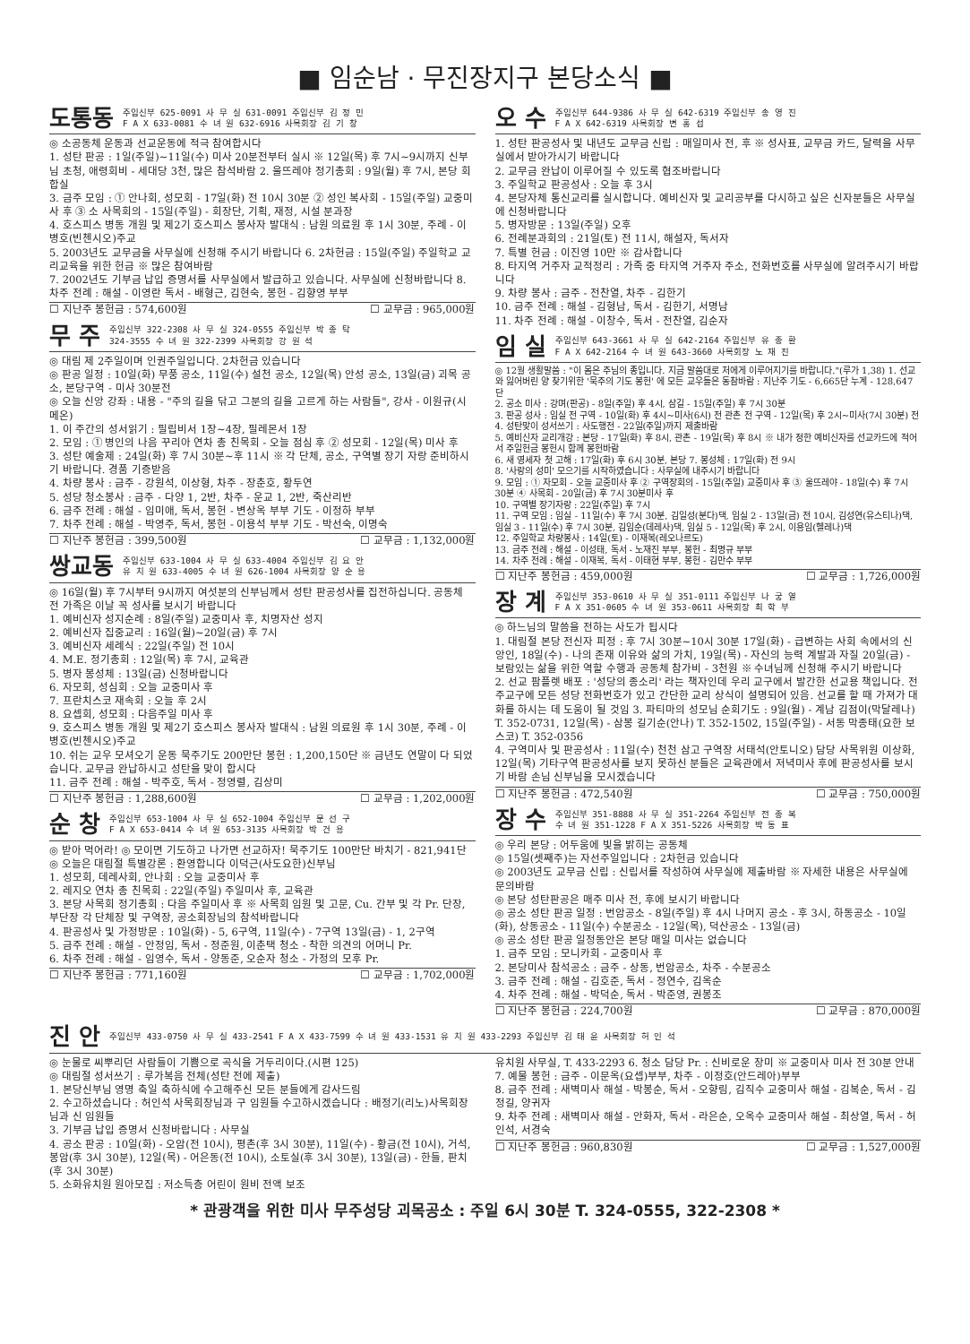■ 임순남 · 무진장지구 본당소식 ■
도통동 주임신부 625-0091 사 무 실 631-0091 주임신부 김 정 민
F A X 633-0081 수 녀 원 632-6916 사목회장 김 기 창
◎ 소공동체 운동과 선교운동에 적극 참여합시다
1. 성탄 판공 : 1일(주일)~11일(수) 미사 20분전부터 실시 ※ 12일(목) 후 7시~9시까지 신부님 초청, 애령회비 - 세대당 3천, 많은 참석바람 2. 울뜨레야 정기총회 : 9일(월) 후 7시, 본당 회합실
3. 금주 모임 : ① 안나회, 성모회 - 17일(화) 전 10시 30분 ② 성인 복사회 - 15일(주일) 교중미사 후 ③ 소 사목회의 - 15일(주일) - 회장단, 기획, 재정, 시설 분과장
4. 호스피스 병동 개원 및 제2기 호스피스 봉사자 발대식 : 남원 의료원 후 1시 30분, 주례 - 이병호(빈첸시오)주교
5. 2003년도 교무금을 사무실에 신청해 주시기 바랍니다 6. 2차헌금 : 15일(주일) 주일학교 교리교육을 위한 헌금 ※ 많은 참여바람
7. 2002년도 기부금 납입 증명서를 사무실에서 발급하고 있습니다. 사무실에 신청바랍니다 8. 차주 전례 : 해설 - 이영란 독서 - 배형근, 김현숙, 봉헌 - 김향영 부부
☐ 지난주 봉헌금 : 574,600원 ☐ 교무금 : 965,000원
무 주 주임신부 322-2308 사 무 실 324-0555 주임신부 박 종 탁
324-3555 수 녀 원 322-2399 사목회장 강 원 석
◎ 대림 제 2주일이며 인권주일입니다. 2차헌금 있습니다
◎ 판공 일정 : 10일(화) 무풍 공소, 11일(수) 설천 공소, 12일(목) 안성 공소, 13일(금) 괴목 공소, 본당구역 - 미사 30분전
◎ 오늘 신앙 강좌 : 내용 - "주의 길을 닦고 그분의 길을 고르게 하는 사람들", 강사 - 이원규(시메온)
1. 이 주간의 성서읽기 : 필립비서 1장~4장, 필레몬서 1장
2. 모임 : ① 병인의 나음 꾸리아 연차 총 친목회 - 오늘 점심 후 ② 성모회 - 12일(목) 미사 후
3. 성탄 예술제 : 24일(화) 후 7시 30분~후 11시 ※ 각 단체, 공소, 구역별 장기 자랑 준비하시기 바랍니다. 경품 기증받음
4. 차량 봉사 : 금주 - 강원석, 이상형, 차주 - 장춘호, 황두연
5. 성당 청소봉사 : 금주 - 다양 1, 2반, 차주 - 운교 1, 2반, 죽산리반
6. 금주 전례 : 해설 - 임미애, 독서, 봉헌 - 변상옥 부부 기도 - 이정하 부부
7. 차주 전례 : 해설 - 박영주, 독서, 봉헌 - 이용석 부부 기도 - 박선숙, 이명숙
☐ 지난주 봉헌금 : 399,500원 ☐ 교무금 : 1,132,000원
쌍교동 주임신부 633-1004 사 무 실 633-4004 주임신부 김 요 안
유 치 원 633-4005 수 녀 원 626-1004 사목회장 양 순 용
◎ 16일(월) 후 7시부터 9시까지 여섯분의 신부님께서 성탄 판공성사를 집전하십니다. 공동체 전 가족은 이날 꼭 성사를 보시기 바랍니다
1. 예비신자 성지순례 : 8일(주일) 교중미사 후, 치명자산 성지
2. 예비신자 집중교리 : 16일(월)~20일(금) 후 7시
3. 예비신자 세례식 : 22일(주일) 전 10시
4. M.E. 정기총회 : 12일(목) 후 7시, 교육관
5. 병자 봉성체 : 13일(금) 신청바랍니다
6. 자모회, 성심회 : 오늘 교중미사 후
7. 프란치스코 재속회 : 오늘 후 2시
8. 요셉회, 성모회 : 다음주일 미사 후
9. 호스피스 병동 개원 및 제2기 호스피스 봉사자 발대식 : 남원 의료원 후 1시 30분, 주례 - 이병호(빈첸시오)주교
10. 쉬는 교우 모셔오기 운동 묵주기도 200만단 봉헌 : 1,200,150단 ※ 금년도 연말이 다 되었습니다. 교무금 완납하시고 성탄을 맞이 합시다
11. 금주 전례 : 해설 - 박주호, 독서 - 정영렬, 김상미
☐ 지난주 봉헌금 : 1,288,600원 ☐ 교무금 : 1,202,000원
순 창 주임신부 653-1004 사 무 실 652-1004 주임신부 문 선 구
F A X 653-0414 수 녀 원 653-3135 사목회장 박 건 용
◎ 받아 먹어라! ◎ 모이면 기도하고 나가면 선교하자! 묵주기도 100만단 바치기 - 821,941단
◎ 오늘은 대림절 특별강론 : 환영합니다 이덕근(사도요한)신부님
1. 성모회, 데레사회, 안나회 : 오늘 교중미사 후
2. 레지오 연차 총 친목회 : 22일(주일) 주일미사 후, 교육관
3. 본당 사목회 정기총회 : 다음 주일미사 후 ※ 사목회 임원 및 고문, Cu. 간부 및 각 Pr. 단장, 부단장 각 단체장 및 구역장, 공소회장님의 참석바랍니다
4. 판공성사 및 가정방문 : 10일(화) - 5, 6구역, 11일(수) - 7구역 13일(금) - 1, 2구역
5. 금주 전례 : 해설 - 안정임, 독서 - 정준원, 이춘택 청소 - 착한 의견의 어머니 Pr.
6. 차주 전례 : 해설 - 임영수, 독서 - 양동준, 오순자 청소 - 가정의 모후 Pr.
☐ 지난주 봉헌금 : 771,160원 ☐ 교무금 : 1,702,000원
오 수 주임신부 644-9386 사 무 실 642-6319 주임신부 송 영 진
F A X 642-6319 사목회장 변 홍 섭
1. 성탄 판공성사 및 내년도 교무금 신립 : 매일미사 전, 후 ※ 성사표, 교무금 카드, 달력을 사무실에서 받아가시기 바랍니다
2. 교무금 완납이 이루어질 수 있도록 협조바랍니다
3. 주일학교 판공성사 : 오늘 후 3시
4. 본당자체 통신교리를 실시합니다. 예비신자 및 교리공부를 다시하고 싶은 신자분들은 사무실에 신청바랍니다
5. 병자방문 : 13일(주일) 오후
6. 전례분과회의 : 21일(토) 전 11시, 해설자, 독서자
7. 특별 헌금 : 이진영 10만 ※ 감사합니다
8. 타지역 거주자 교적정리 : 가족 중 타지역 거주자 주소, 전화번호를 사무실에 알려주시기 바랍니다
9. 차량 봉사 : 금주 - 전찬열, 차주 - 김한기
10. 금주 전례 : 해설 - 김형남, 독서 - 김한기, 서명남
11. 차주 전례 : 해설 - 이창수, 독서 - 전찬열, 김순자
임 실 주임신부 643-3661 사 무 실 642-2164 주임신부 유 종 환
F A X 642-2164 수 녀 원 643-3660 사목회장 노 재 진
◎ 12월 생활말씀 : "이 몸은 주님의 종입니다. 지금 말씀대로 저에게 이루어지기를 바랍니다."(루가 1,38) 1. 선교와 잃어버린 양 찾기위한 '묵주의 기도 봉헌' 에 모든 교우들은 동참바람 : 지난주 기도 - 6,665단 누계 - 128,647단
2. 공소 미사 : 강며(판공) - 8일(주일) 후 4시, 삼길 - 15일(주일) 후 7시 30분
3. 판공 성사 : 임실 전 구역 - 10일(화) 후 4시~미사(6시) 전 관촌 전 구역 - 12일(목) 후 2시~미사(7시 30분) 전
4. 성탄맞이 성서쓰기 : 사도행전 - 22일(주일)까지 제출바람
5. 예비신자 교리개강 : 본당 - 17일(화) 후 8시, 관촌 - 19일(목) 후 8시 ※ 내가 정한 예비신자를 선교카드에 적어서 주일헌금 봉헌시 함께 봉헌바람
6. 새 영세자 첫 고해 : 17일(화) 후 6시 30분, 본당 7. 봉성체 : 17일(화) 전 9시
8. '사랑의 성미' 모으기를 시작하였습니다 : 사무실에 내주시기 바랍니다
9. 모임 : ① 자모회 - 오늘 교중미사 후 ② 구역장회의 - 15일(주일) 교중미사 후 ③ 울뜨레야 - 18일(수) 후 7시 30분 ④ 사목회 - 20일(금) 후 7시 30분미사 후
10. 구역별 장기자랑 : 22일(주일) 후 7시
11. 구역 모임 : 임실 - 11일(수) 후 7시 30분, 김일성(분다)댁, 임실 2 - 13일(금) 전 10시, 김성연(유스티나)댁, 임실 3 - 11일(수) 후 7시 30분, 김임순(데레사)댁, 임실 5 - 12일(목) 후 2시, 이용임(헬레나)댁
12. 주일학교 차량봉사 : 14일(토) - 이재복(레오나르도)
13. 금주 전례 : 해설 - 이성태, 독서 - 노재진 부부, 봉헌 - 최명규 부부
14. 차주 전례 : 해설 - 이재복, 독서 - 이태현 부부, 봉헌 - 김만수 부부
☐ 지난주 봉헌금 : 459,000원 ☐ 교무금 : 1,726,000원
장 계 주임신부 353-0610 사 무 실 351-0111 주임신부 나 궁 열
F A X 351-0605 수 녀 원 353-0611 사목회장 최 학 부
◎ 하느님의 말씀을 전하는 사도가 됩시다
1. 대림절 본당 전신자 피정 : 후 7시 30분~10시 30분 17일(화) - 급변하는 사회 속에서의 신앙인, 18일(수) - 나의 존재 이유와 삶의 가치, 19일(목) - 자신의 능력 계발과 자질 20일(금) - 보람있는 삶을 위한 역할 수행과 공동체 참가비 - 3천원 ※ 수녀님께 신청해 주시기 바랍니다
2. 선교 팜플렛 배포 : '성당의 종소리' 라는 책자인데 우리 교구에서 발간한 선교용 책입니다. 전주교구에 모든 성당 전화번호가 있고 간단한 교리 상식이 설명되어 있음. 선교를 할 때 가져가 대화를 하시는 데 도움이 될 것임 3. 파티마의 성모님 순회기도 : 9일(월) - 계남 김점이(막달레나) T. 352-0731, 12일(목) - 삼봉 길기순(안나) T. 352-1502, 15일(주일) - 서동 막종태(요한 보스코) T. 352-0356
4. 구역미사 및 판공성사 : 11일(수) 천천 삼고 구역장 서태석(안토니오) 담당 사목위원 이상화, 12일(목) 기타구역 판공성사를 보지 못하신 분들은 교육관에서 저녁미사 후에 판공성사를 보시기 바람 손님 신부님을 모시겠습니다
☐ 지난주 봉헌금 : 472,540원 ☐ 교무금 : 750,000원
장 수 주임신부 351-8888 사 무 실 351-2264 주임신부 전 종 복
수 녀 원 351-1228 F A X 351-5226 사목회장 박 동 표
◎ 우리 본당 : 어두움에 빛을 밝히는 공동체
◎ 15일(셋째주)는 자선주일입니다 : 2차헌금 있습니다
◎ 2003년도 교무금 신립 : 신립서를 작성하여 사무실에 제출바람 ※ 자세한 내용은 사무실에 문의바람
◎ 본당 성탄판공은 매주 미사 전, 후에 보시기 바랍니다
◎ 공소 성탄 판공 일정 : 번암공소 - 8일(주일) 후 4시 나머지 공소 - 후 3시, 하동공소 - 10일(화), 상동공소 - 11일(수) 수분공소 - 12일(목), 덕산공소 - 13일(금)
◎ 공소 성탄 판공 일정동안은 본당 매일 미사는 없습니다
1. 금주 모임 : 모니카회 - 교중미사 후
2. 본당미사 참석공소 : 금주 - 상동, 번암공소, 차주 - 수분공소
3. 금주 전례 : 해설 - 김호준, 독서 - 정연수, 김옥순
4. 차주 전례 : 해설 - 박덕순, 독서 - 박준영, 권봉조
☐ 지난주 봉헌금 : 224,700원 ☐ 교무금 : 870,000원
진 안 주임신부 433-0750 사 무 실 433-2541 F A X 433-7599 수 녀 원 433-1531 유 치 원 433-2293 주임신부 김 태 윤 사목회장 허 인 석
◎ 눈물로 씨뿌리던 사람들이 기쁨으로 곡식을 거두리이다.(시편 125)
◎ 대림절 성서쓰기 : 루가복음 전체(성탄 전에 제출)
1. 본당신부님 영명 축일 축하식에 수고해주신 모든 분들에게 감사드림
2. 수고하셨습니다 : 허인석 사목회장님과 구 임원들 수고하시겠습니다 : 배정기(리노)사목회장님과 신 임원들
3. 기부금 납입 증명서 신청바랍니다 : 사무실
4. 공소 판공 : 10일(화) - 오암(전 10시), 평촌(후 3시 30분), 11일(수) - 황금(전 10시), 거석, 봉암(후 3시 30분), 12일(목) - 어은동(전 10시), 소토실(후 3시 30분), 13일(금) - 한들, 판치(후 3시 30분)
5. 소화유치원 원아모집 : 저소득층 어린이 원비 전액 보조
유치원 사무실, T. 433-2293 6. 청소 담당 Pr. : 신비로운 장미 ※ 교중미사 미사 전 30분 안내
7. 예물 봉헌 : 금주 - 이문옥(요셉)부부, 차주 - 이정호(안드레아)부부
8. 금주 전례 : 새벽미사 해설 - 박봉순, 독서 - 오향림, 김직수 교중미사 해설 - 김복순, 독서 - 김정길, 양귀자
9. 차주 전례 : 새벽미사 해설 - 안화자, 독서 - 라은순, 오옥수 교중미사 해설 - 최상열, 독서 - 허인석, 서경숙
☐ 지난주 봉헌금 : 960,830원 ☐ 교무금 : 1,527,000원
* 관광객을 위한 미사 무주성당 괴목공소 : 주일 6시 30분 T. 324-0555, 322-2308 *